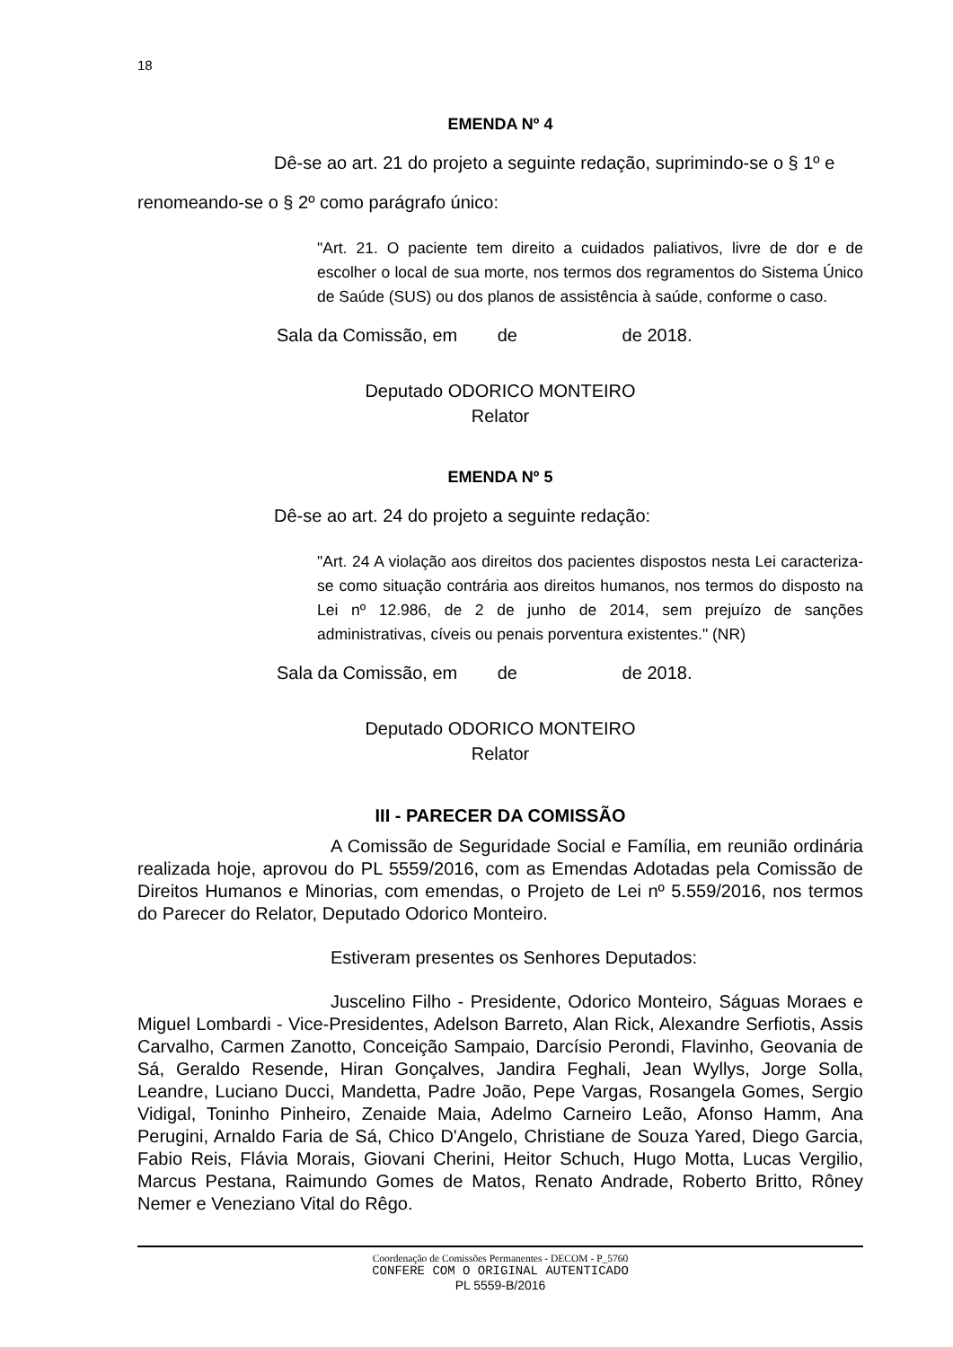18
EMENDA Nº 4
Dê-se ao art. 21 do projeto a seguinte redação, suprimindo-se o § 1º e renomeando-se o § 2º como parágrafo único:
"Art. 21. O paciente tem direito a cuidados paliativos, livre de dor e de escolher o local de sua morte, nos termos dos regramentos do Sistema Único de Saúde (SUS) ou dos planos de assistência à saúde, conforme o caso.
Sala da Comissão, em de de 2018.
Deputado ODORICO MONTEIRO
Relator
EMENDA Nº 5
Dê-se ao art. 24 do projeto a seguinte redação:
"Art. 24 A violação aos direitos dos pacientes dispostos nesta Lei caracteriza-se como situação contrária aos direitos humanos, nos termos do disposto na Lei nº 12.986, de 2 de junho de 2014, sem prejuízo de sanções administrativas, cíveis ou penais porventura existentes." (NR)
Sala da Comissão, em de de 2018.
Deputado ODORICO MONTEIRO
Relator
III - PARECER DA COMISSÃO
A Comissão de Seguridade Social e Família, em reunião ordinária realizada hoje, aprovou do PL 5559/2016, com as Emendas Adotadas pela Comissão de Direitos Humanos e Minorias, com emendas, o Projeto de Lei nº 5.559/2016, nos termos do Parecer do Relator, Deputado Odorico Monteiro.
Estiveram presentes os Senhores Deputados:
Juscelino Filho - Presidente, Odorico Monteiro, Ságuas Moraes e Miguel Lombardi - Vice-Presidentes, Adelson Barreto, Alan Rick, Alexandre Serfiotis, Assis Carvalho, Carmen Zanotto, Conceição Sampaio, Darcísio Perondi, Flavinho, Geovania de Sá, Geraldo Resende, Hiran Gonçalves, Jandira Feghali, Jean Wyllys, Jorge Solla, Leandre, Luciano Ducci, Mandetta, Padre João, Pepe Vargas, Rosangela Gomes, Sergio Vidigal, Toninho Pinheiro, Zenaide Maia, Adelmo Carneiro Leão, Afonso Hamm, Ana Perugini, Arnaldo Faria de Sá, Chico D'Angelo, Christiane de Souza Yared, Diego Garcia, Fabio Reis, Flávia Morais, Giovani Cherini, Heitor Schuch, Hugo Motta, Lucas Vergilio, Marcus Pestana, Raimundo Gomes de Matos, Renato Andrade, Roberto Britto, Rôney Nemer e Veneziano Vital do Rêgo.
Coordenação de Comissões Permanentes - DECOM - P_5760
CONFERE COM O ORIGINAL AUTENTICADO
PL 5559-B/2016